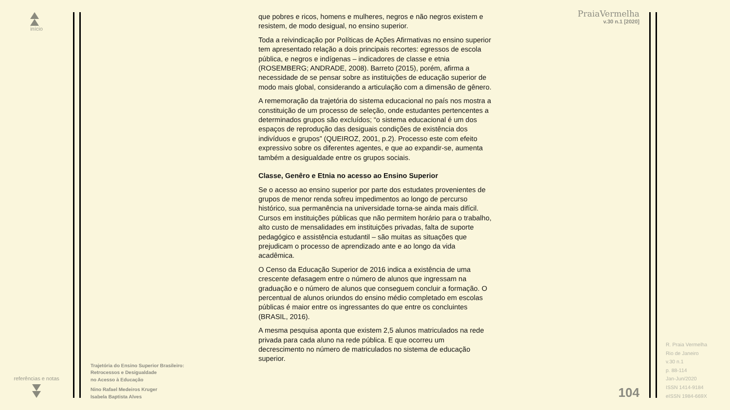início
referências e notas
Trajetória do Ensino Superior Brasileiro:
Retrocessos e Desigualdade
no Acesso à Educação
Nino Rafael Medeiros Kruger
Isabela Baptista Alves
que pobres e ricos, homens e mulheres, negros e não negros existem e resistem, de modo desigual, no ensino superior.
Toda a reivindicação por Políticas de Ações Afirmativas no ensino superior tem apresentado relação a dois principais recortes: egressos de escola pública, e negros e indígenas – indicadores de classe e etnia (ROSEMBERG; ANDRADE, 2008). Barreto (2015), porém, afirma a necessidade de se pensar sobre as instituições de educação superior de modo mais global, considerando a articulação com a dimensão de gênero.
A rememoração da trajetória do sistema educacional no país nos mostra a constituição de um processo de seleção, onde estudantes pertencentes a determinados grupos são excluídos; “o sistema educacional é um dos espaços de reprodução das desiguais condições de existência dos indivíduos e grupos” (QUEIROZ, 2001, p.2). Processo este com efeito expressivo sobre os diferentes agentes, e que ao expandir-se, aumenta também a desigualdade entre os grupos sociais.
Classe, Genêro e Etnia no acesso ao Ensino Superior
Se o acesso ao ensino superior por parte dos estudates provenientes de grupos de menor renda sofreu impedimentos ao longo de percurso histórico, sua permanência na universidade torna-se ainda mais difícil. Cursos em instituições públicas que não permitem horário para o trabalho, alto custo de mensalidades em instituições privadas, falta de suporte pedagógico e assistência estudantil – são muitas as situações que prejudicam o processo de aprendizado ante e ao longo da vida acadêmica.
O Censo da Educação Superior de 2016 indica a existência de uma crescente defasagem entre o número de alunos que ingressam na graduação e o número de alunos que conseguem concluir a formação. O percentual de alunos oriundos do ensino médio completado em escolas públicas é maior entre os ingressantes do que entre os concluintes (BRASIL, 2016).
A mesma pesquisa aponta que existem 2,5 alunos matriculados na rede privada para cada aluno na rede pública. E que ocorreu um decrescimento no número de matriculados no sistema de educação superior.
PraiaVermelha
v.30 n.1 [2020]
104
R. Praia Vermelha
Rio de Janeiro
v.30 n.1
p. 88-114
Jan-Jun/2020
ISSN 1414-9184
eISSN 1984-669X